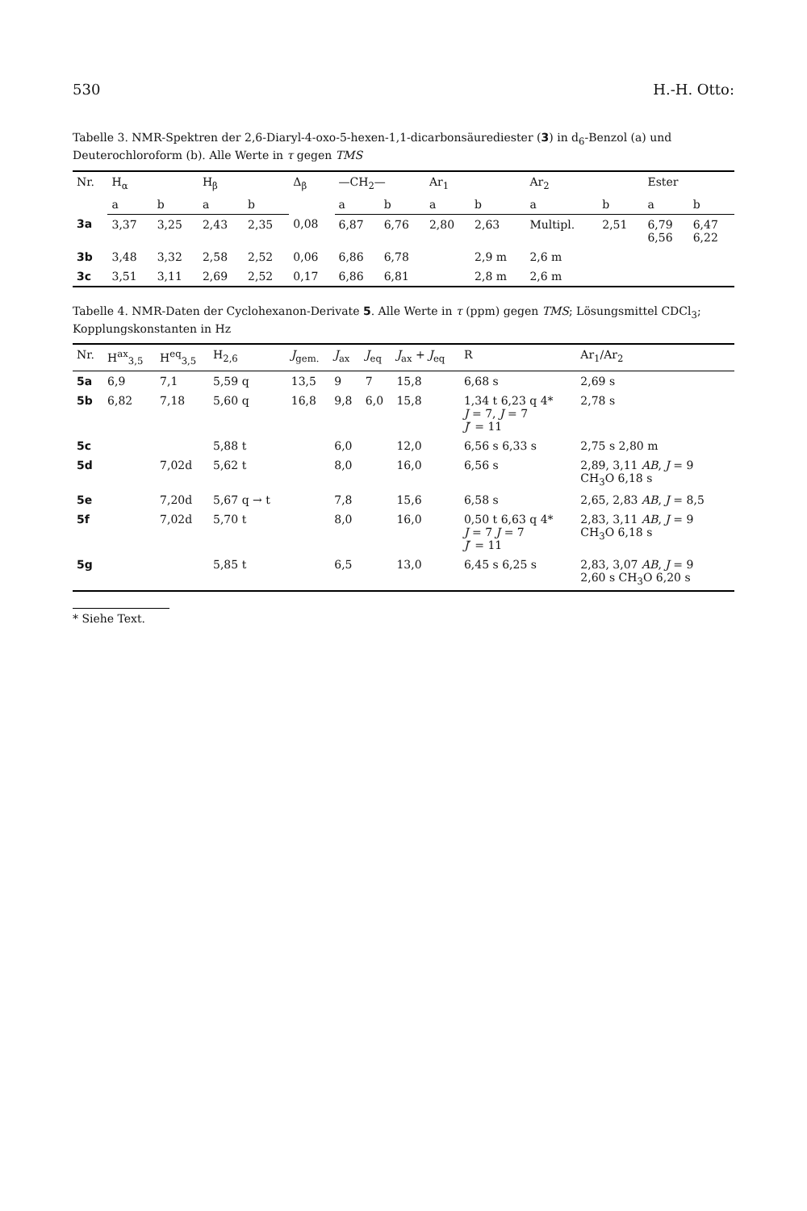530 H.-H. Otto:
Tabelle 3. NMR-Spektren der 2,6-Diaryl-4-oxo-5-hexen-1,1-dicarbonsäurediester (3) in d<sub>6</sub>-Benzol (a) und Deuterochloroform (b). Alle Werte in τ gegen TMS
| Nr. | H<sub>α</sub> | | H<sub>β</sub> | | Δ<sub>β</sub> | —CH<sub>2</sub>— | | Ar<sub>1</sub> | | Ar<sub>2</sub> | | Ester | |
| --- | --- | --- | --- | --- | --- | --- | --- | --- | --- | --- | --- | --- | --- |
| | a | b | a | b | | a | b | a | b | a | b | a | b |
| 3a | 3,37 | 3,25 | 2,43 | 2,35 | 0,08 | 6,87 | 6,76 | 2,80 | 2,63 | Multipl. | 2,51 | 6,79 6,56 | 6,47 6,22 |
| 3b | 3,48 | 3,32 | 2,58 | 2,52 | 0,06 | 6,86 | 6,78 | | 2,9 m | 2,6 m | | | |
| 3c | 3,51 | 3,11 | 2,69 | 2,52 | 0,17 | 6,86 | 6,81 | | 2,8 m | 2,6 m | | | |
Tabelle 4. NMR-Daten der Cyclohexanon-Derivate 5. Alle Werte in τ (ppm) gegen TMS; Lösungsmittel CDCl<sub>3</sub>; Kopplungskonstanten in Hz
| Nr. | H<sup>ax</sup><sub>3,5</sub> | H<sup>eq</sup><sub>3,5</sub> | H<sub>2,6</sub> | J<sub>gem.</sub> | J<sub>ax</sub> | J<sub>eq</sub> | J<sub>ax</sub> + J<sub>eq</sub> | R | Ar<sub>1</sub>/Ar<sub>2</sub> |
| --- | --- | --- | --- | --- | --- | --- | --- | --- | --- |
| 5a | 6,9 | 7,1 | 5,59 q | 13,5 | 9 | 7 | 15,8 | 6,68 s | 2,69 s |
| 5b | 6,82 | 7,18 | 5,60 q | 16,8 | 9,8 | 6,0 | 15,8 | 1,34 t 6,23 q 4* J = 7, J = 7 J ′ = 11 | 2,78 s |
| 5c | | | 5,88 t | | 6,0 | | 12,0 | 6,56 s 6,33 s | 2,75 s 2,80 m |
| 5d | | 7,02d | 5,62 t | | 8,0 | | 16,0 | 6,56 s | 2,89, 3,11 AB , J = 9 CH<sub>3</sub>O 6,18 s |
| 5e | | 7,20d | 5,67 q → t | | 7,8 | | 15,6 | 6,58 s | 2,65, 2,83 AB , J = 8,5 |
| 5f | | 7,02d | 5,70 t | | 8,0 | | 16,0 | 0,50 t 6,63 q 4* J = 7 J = 7 J ′ = 11 | 2,83, 3,11 AB , J = 9 CH<sub>3</sub>O 6,18 s |
| 5g | | | 5,85 t | | 6,5 | | 13,0 | 6,45 s 6,25 s | 2,83, 3,07 AB , J = 9 2,60 s CH<sub>3</sub>O 6,20 s |
* Siehe Text.